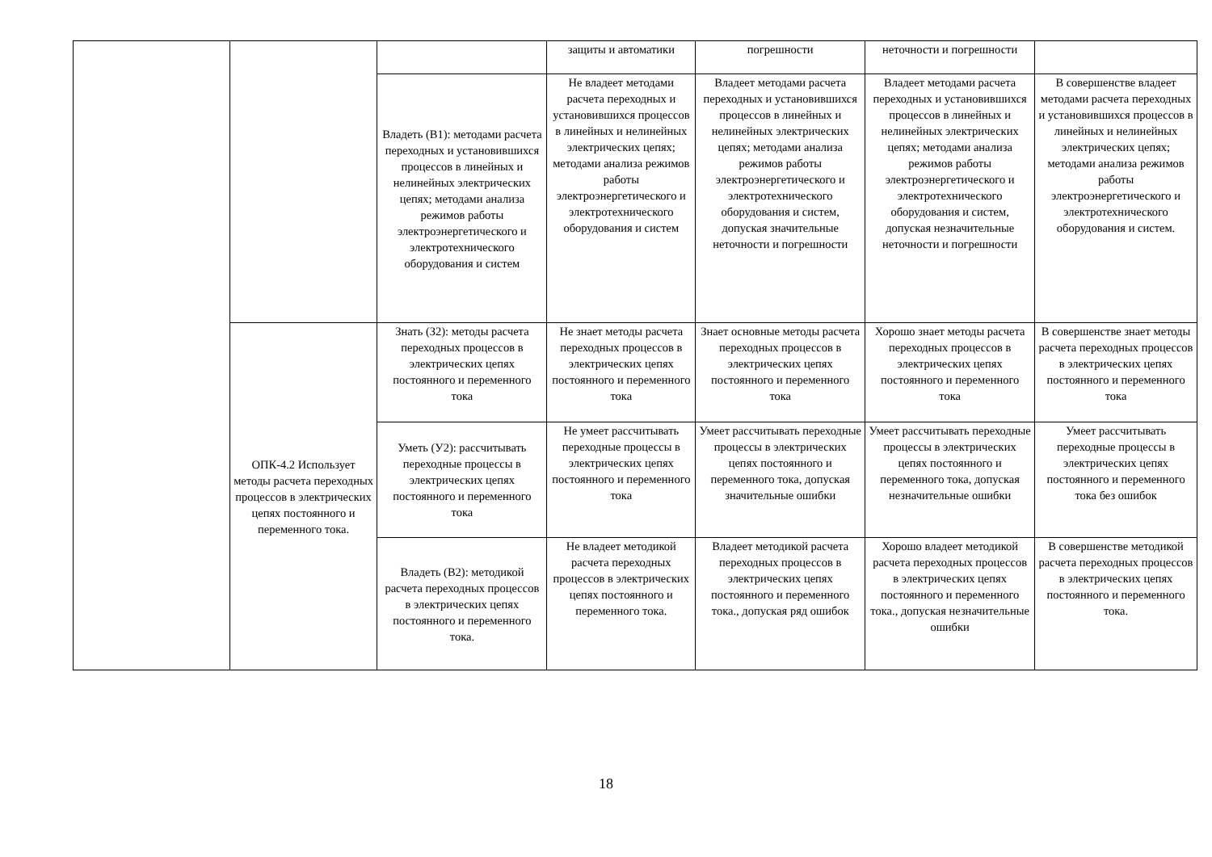| | | | защиты и автоматики | погрешности | неточности и погрешности | |
| | | Владеть (В1): методами расчета переходных и установившихся процессов в линейных и нелинейных электрических цепях; методами анализа режимов работы электроэнергетического и электротехнического оборудования и систем | Не владеет методами расчета переходных и установившихся процессов в линейных и нелинейных электрических цепях; методами анализа режимов работы электроэнергетического и электротехнического оборудования и систем | Владеет методами расчета переходных и установившихся процессов в линейных и нелинейных электрических цепях; методами анализа режимов работы электроэнергетического и электротехнического оборудования и систем, допуская значительные неточности и погрешности | Владеет методами расчета переходных и установившихся процессов в линейных и нелинейных электрических цепях; методами анализа режимов работы электроэнергетического и электротехнического оборудования и систем, допуская незначительные неточности и погрешности | В совершенстве владеет методами расчета переходных и установившихся процессов в линейных и нелинейных электрических цепях; методами анализа режимов работы электроэнергетического и электротехнического оборудования и систем. |
| | ОПК-4.2 Использует методы расчета переходных процессов в электрических цепях постоянного и переменного тока. | Знать (З2): методы расчета переходных процессов в электрических цепях постоянного и переменного тока | Не знает методы расчета переходных процессов в электрических цепях постоянного и переменного тока | Знает основные методы расчета переходных процессов в электрических цепях постоянного и переменного тока | Хорошо знает методы расчета переходных процессов в электрических цепях постоянного и переменного тока | В совершенстве знает методы расчета переходных процессов в электрических цепях постоянного и переменного тока |
| | | Уметь (У2): рассчитывать переходные процессы в электрических цепях постоянного и переменного тока | Не умеет рассчитывать переходные процессы в электрических цепях постоянного и переменного тока | Умеет рассчитывать переходные процессы в электрических цепях постоянного и переменного тока, допуская значительные ошибки | Умеет рассчитывать переходные процессы в электрических цепях постоянного и переменного тока, допуская незначительные ошибки | Умеет рассчитывать переходные процессы в электрических цепях постоянного и переменного тока без ошибок |
| | | Владеть (В2): методикой расчета переходных процессов в электрических цепях постоянного и переменного тока. | Не владеет методикой расчета переходных процессов в электрических цепях постоянного и переменного тока. | Владеет методикой расчета переходных процессов в электрических цепях постоянного и переменного тока., допуская ряд ошибок | Хорошо владеет методикой расчета переходных процессов в электрических цепях постоянного и переменного тока., допуская незначительные ошибки | В совершенстве методикой расчета переходных процессов в электрических цепях постоянного и переменного тока. |
18